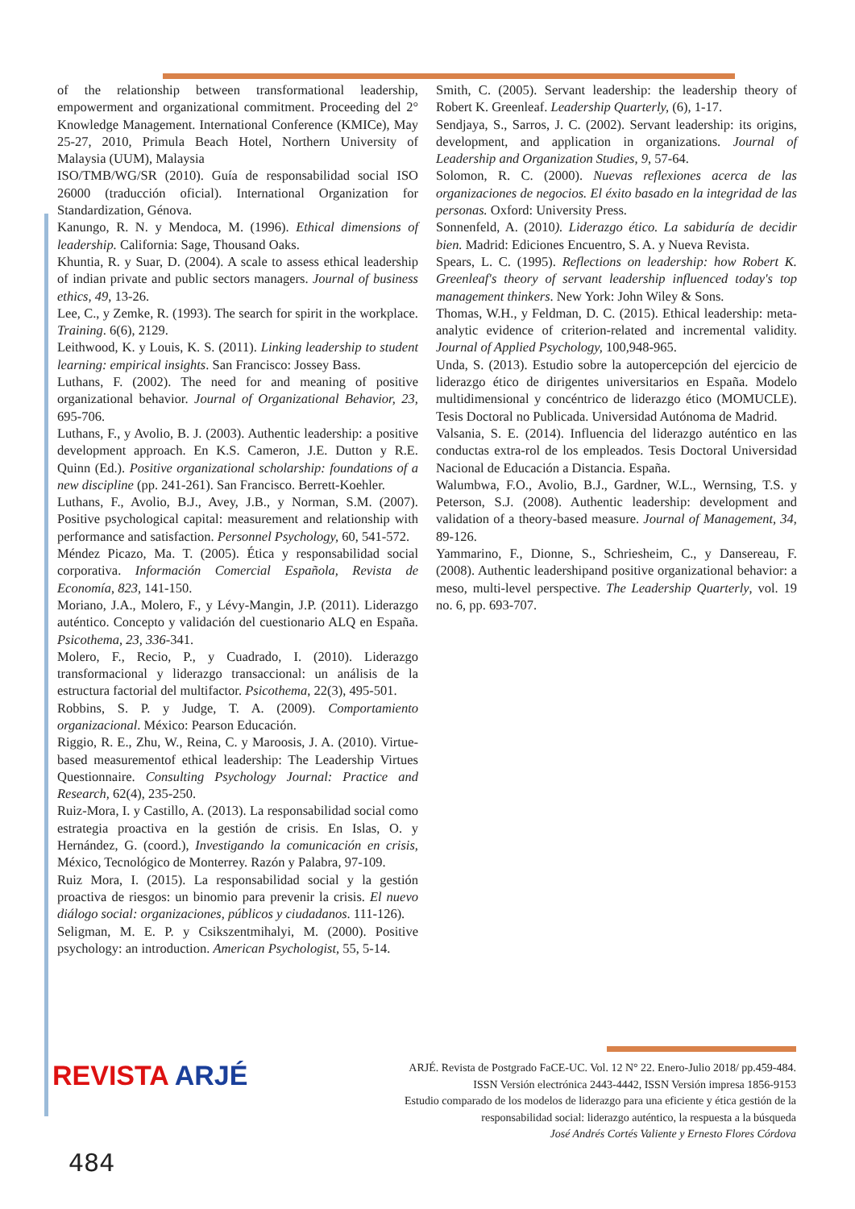of the relationship between transformational leadership, empowerment and organizational commitment. Proceeding del 2° Knowledge Management. International Conference (KMICe), May 25-27, 2010, Primula Beach Hotel, Northern University of Malaysia (UUM), Malaysia
ISO/TMB/WG/SR (2010). Guía de responsabilidad social ISO 26000 (traducción oficial). International Organization for Standardization, Génova.
Kanungo, R. N. y Mendoca, M. (1996). Ethical dimensions of leadership. California: Sage, Thousand Oaks.
Khuntia, R. y Suar, D. (2004). A scale to assess ethical leadership of indian private and public sectors managers. Journal of business ethics, 49, 13-26.
Lee, C., y Zemke, R. (1993). The search for spirit in the workplace. Training. 6(6), 2129.
Leithwood, K. y Louis, K. S. (2011). Linking leadership to student learning: empirical insights. San Francisco: Jossey Bass.
Luthans, F. (2002). The need for and meaning of positive organizational behavior. Journal of Organizational Behavior, 23, 695-706.
Luthans, F., y Avolio, B. J. (2003). Authentic leadership: a positive development approach. En K.S. Cameron, J.E. Dutton y R.E. Quinn (Ed.). Positive organizational scholarship: foundations of a new discipline (pp. 241-261). San Francisco. Berrett-Koehler.
Luthans, F., Avolio, B.J., Avey, J.B., y Norman, S.M. (2007). Positive psychological capital: measurement and relationship with performance and satisfaction. Personnel Psychology, 60, 541-572.
Méndez Picazo, Ma. T. (2005). Ética y responsabilidad social corporativa. Información Comercial Española, Revista de Economía, 823, 141-150.
Moriano, J.A., Molero, F., y Lévy-Mangin, J.P. (2011). Liderazgo auténtico. Concepto y validación del cuestionario ALQ en España. Psicothema, 23, 336-341.
Molero, F., Recio, P., y Cuadrado, I. (2010). Liderazgo transformacional y liderazgo transaccional: un análisis de la estructura factorial del multifactor. Psicothema, 22(3), 495-501.
Robbins, S. P. y Judge, T. A. (2009). Comportamiento organizacional. México: Pearson Educación.
Riggio, R. E., Zhu, W., Reina, C. y Maroosis, J. A. (2010). Virtue-based measurementof ethical leadership: The Leadership Virtues Questionnaire. Consulting Psychology Journal: Practice and Research, 62(4), 235-250.
Ruiz-Mora, I. y Castillo, A. (2013). La responsabilidad social como estrategia proactiva en la gestión de crisis. En Islas, O. y Hernández, G. (coord.), Investigando la comunicación en crisis, México, Tecnológico de Monterrey. Razón y Palabra, 97-109.
Ruiz Mora, I. (2015). La responsabilidad social y la gestión proactiva de riesgos: un binomio para prevenir la crisis. El nuevo diálogo social: organizaciones, públicos y ciudadanos. 111-126).
Seligman, M. E. P. y Csikszentmihalyi, M. (2000). Positive psychology: an introduction. American Psychologist, 55, 5-14.
Smith, C. (2005). Servant leadership: the leadership theory of Robert K. Greenleaf. Leadership Quarterly, (6), 1-17.
Sendjaya, S., Sarros, J. C. (2002). Servant leadership: its origins, development, and application in organizations. Journal of Leadership and Organization Studies, 9, 57-64.
Solomon, R. C. (2000). Nuevas reflexiones acerca de las organizaciones de negocios. El éxito basado en la integridad de las personas. Oxford: University Press.
Sonnenfeld, A. (2010). Liderazgo ético. La sabiduría de decidir bien. Madrid: Ediciones Encuentro, S. A. y Nueva Revista.
Spears, L. C. (1995). Reflections on leadership: how Robert K. Greenleaf's theory of servant leadership influenced today's top management thinkers. New York: John Wiley & Sons.
Thomas, W.H., y Feldman, D. C. (2015). Ethical leadership: meta-analytic evidence of criterion-related and incremental validity. Journal of Applied Psychology, 100, 948-965.
Unda, S. (2013). Estudio sobre la autopercepción del ejercicio de liderazgo ético de dirigentes universitarios en España. Modelo multidimensional y concéntrico de liderazgo ético (MOMUCLE). Tesis Doctoral no Publicada. Universidad Autónoma de Madrid.
Valsania, S. E. (2014). Influencia del liderazgo auténtico en las conductas extra-rol de los empleados. Tesis Doctoral Universidad Nacional de Educación a Distancia. España.
Walumbwa, F.O., Avolio, B.J., Gardner, W.L., Wernsing, T.S. y Peterson, S.J. (2008). Authentic leadership: development and validation of a theory-based measure. Journal of Management, 34, 89-126.
Yammarino, F., Dionne, S., Schriesheim, C., y Dansereau, F. (2008). Authentic leadershipand positive organizational behavior: a meso, multi-level perspective. The Leadership Quarterly, vol. 19 no. 6, pp. 693-707.
REVISTA ARJÉ
ARJÉ. Revista de Postgrado FaCE-UC. Vol. 12 N° 22. Enero-Julio 2018/ pp.459-484.
ISSN Versión electrónica 2443-4442, ISSN Versión impresa 1856-9153
Estudio comparado de los modelos de liderazgo para una eficiente y ética gestión de la responsabilidad social: liderazgo auténtico, la respuesta a la búsqueda
José Andrés Cortés Valiente y Ernesto Flores Córdova
484